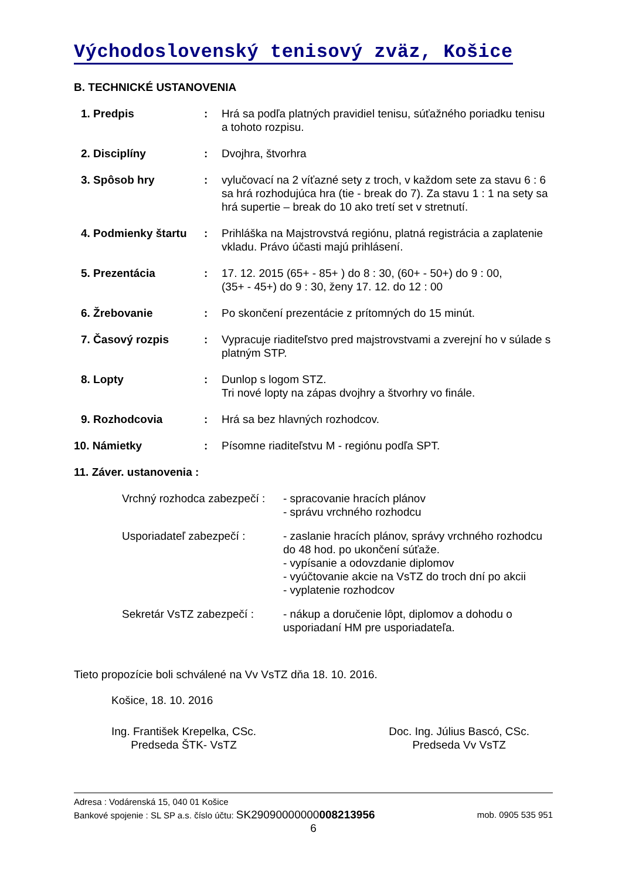Východoslovenský tenisový zväz, Košice
B. TECHNICKÉ USTANOVENIA
| 1. Predpis | : | Hrá sa podľa platných pravidiel tenisu, súťažného poriadku tenisu a tohoto rozpisu. |
| 2. Disciplíny | : | Dvojhra, štvorhra |
| 3. Spôsob hry | : | vylučovací na 2 víťazné sety z troch, v každom sete za stavu 6 : 6 sa hrá rozhodujúca hra (tie - break do 7). Za stavu 1 : 1 na sety sa hrá supertie – break do 10 ako tretí set v stretnutí. |
| 4. Podmienky štartu | : | Prihláška na Majstrovstvá regiónu, platná registrácia a zaplatenie vkladu. Právo účasti majú prihlásení. |
| 5. Prezentácia | : | 17. 12. 2015 (65+ - 85+ ) do 8 : 30, (60+ - 50+) do 9 : 00, (35+ - 45+) do 9 : 30, ženy 17. 12. do 12 : 00 |
| 6. Žrebovanie | : | Po skončení prezentácie z prítomných do 15 minút. |
| 7. Časový rozpis | : | Vypracuje riaditeľstvo pred majstrovstvami a zverejní ho v súlade s platným STP. |
| 8. Lopty | : | Dunlop s logom STZ. Tri nové lopty na zápas dvojhry a štvorhry vo finále. |
| 9. Rozhodcovia | : | Hrá sa bez hlavných rozhodcov. |
| 10. Námietky | : | Písomne riaditeľstvu M - regiónu podľa SPT. |
| 11. Záver. ustanovenia : | | |
| Vrchný rozhodca zabezpečí : | - spracovanie hracích plánov - správu vrchného rozhodcu |
| Usporiadateľ zabezpečí : | - zaslanie hracích plánov, správy vrchného rozhodcu do 48 hod. po ukončení súťaže. - vypísanie a odovzdanie diplomov - vyúčtovanie akcie na VsTZ do troch dní po akcii - vyplatenie rozhodcov |
| Sekretár VsTZ zabezpečí : | - nákup a doručenie lôpt, diplomov a dohodu o usporiadaní HM pre usporiadateľa. |
Tieto propozície boli schválené na Vv VsTZ dňa 18. 10. 2016.
Košice, 18. 10. 2016
Ing. František Krepelka, CSc.
Predseda ŠTK- VsTZ
Doc. Ing. Július Bascó, CSc.
Predseda Vv VsTZ
Adresa : Vodárenská 15, 040 01 Košice
Bankové spojenie : SL SP a.s. číslo účtu: SK29090000000008213956 mob. 0905 535 951
6